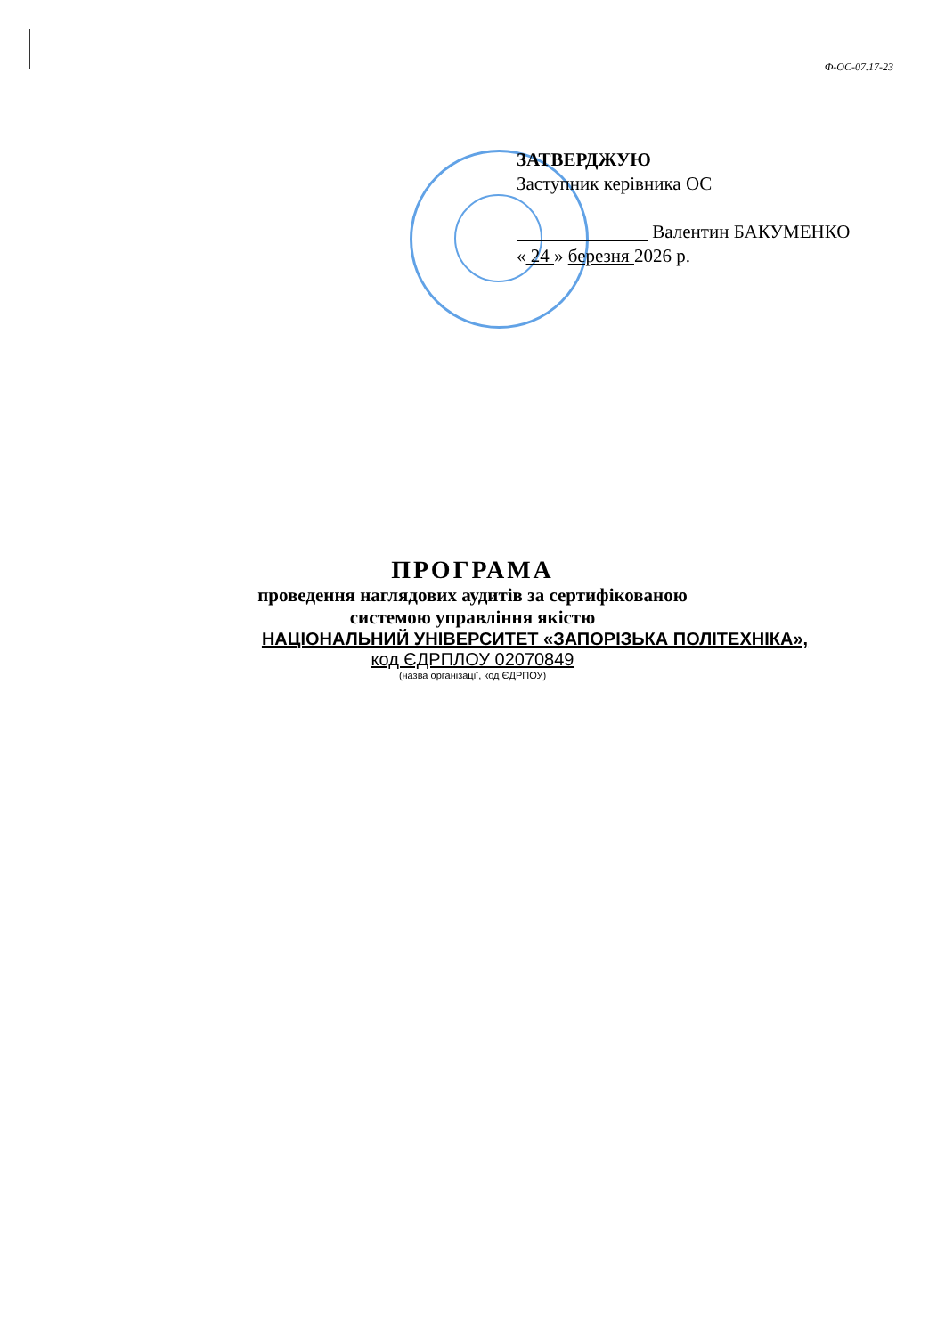Ф-ОС-07.17-23
ЗАТВЕРДЖУЮ
Заступник керівника ОС
Валентин БАКУМЕНКО
« 24 » березня 2026 р.
ПРОГРАМА
проведення наглядових аудитів за сертифікованою
системою управління якістю
НАЦІОНАЛЬНИЙ УНІВЕРСИТЕТ «ЗАПОРІЗЬКА ПОЛІТЕХНІКА»,
код ЄДРПЛОУ 02070849
(назва організації, код ЄДРПОУ)